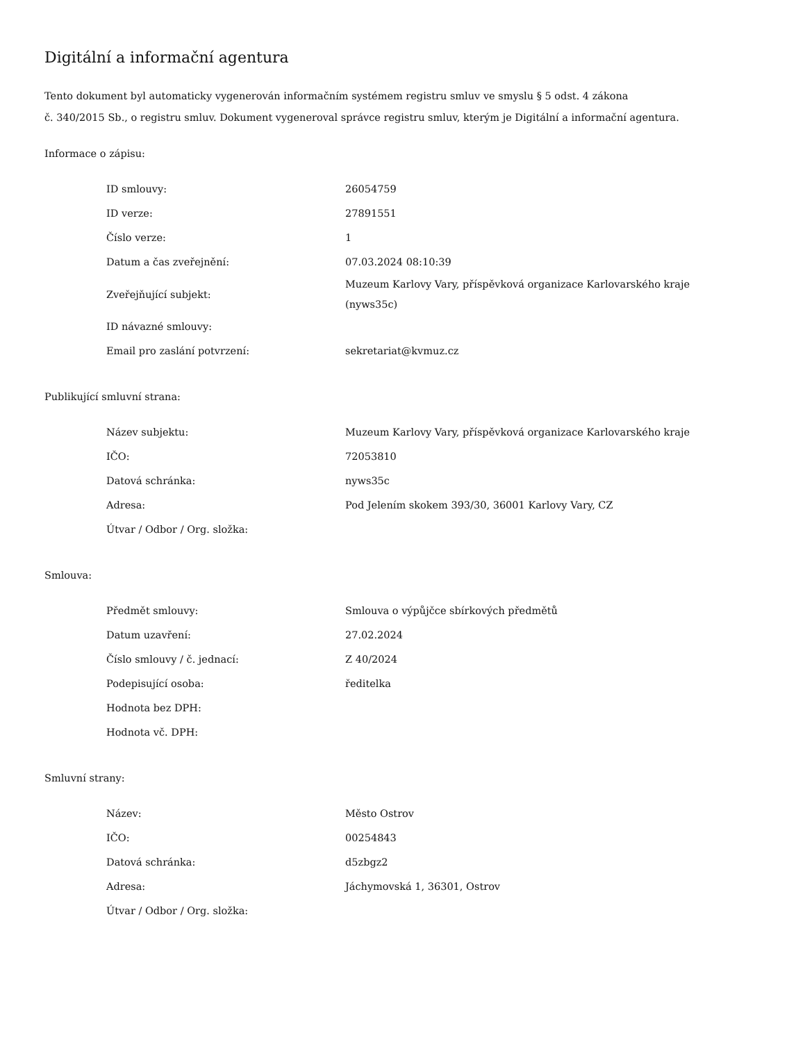Digitální a informační agentura
Tento dokument byl automaticky vygenerován informačním systémem registru smluv ve smyslu § 5 odst. 4 zákona
č. 340/2015 Sb., o registru smluv. Dokument vygeneroval správce registru smluv, kterým je Digitální a informační agentura.
Informace o zápisu:
| ID smlouvy: | 26054759 |
| ID verze: | 27891551 |
| Číslo verze: | 1 |
| Datum a čas zveřejnění: | 07.03.2024 08:10:39 |
| Zveřejňující subjekt: | Muzeum Karlovy Vary, příspěvková organizace Karlovarského kraje (nyws35c) |
| ID návazné smlouvy: | |
| Email pro zaslání potvrzení: | sekretariat@kvmuz.cz |
Publikující smluvní strana:
| Název subjektu: | Muzeum Karlovy Vary, příspěvková organizace Karlovarského kraje |
| IČO: | 72053810 |
| Datová schránka: | nyws35c |
| Adresa: | Pod Jelením skokem 393/30, 36001 Karlovy Vary, CZ |
| Útvar / Odbor / Org. složka: | |
Smlouva:
| Předmět smlouvy: | Smlouva o výpůjčce sbírkových předmětů |
| Datum uzavření: | 27.02.2024 |
| Číslo smlouvy / č. jednací: | Z 40/2024 |
| Podepisující osoba: | ředitelka |
| Hodnota bez DPH: | |
| Hodnota vč. DPH: | |
Smluvní strany:
| Název: | Město Ostrov |
| IČO: | 00254843 |
| Datová schránka: | d5zbgz2 |
| Adresa: | Jáchymovská 1, 36301, Ostrov |
| Útvar / Odbor / Org. složka: | |